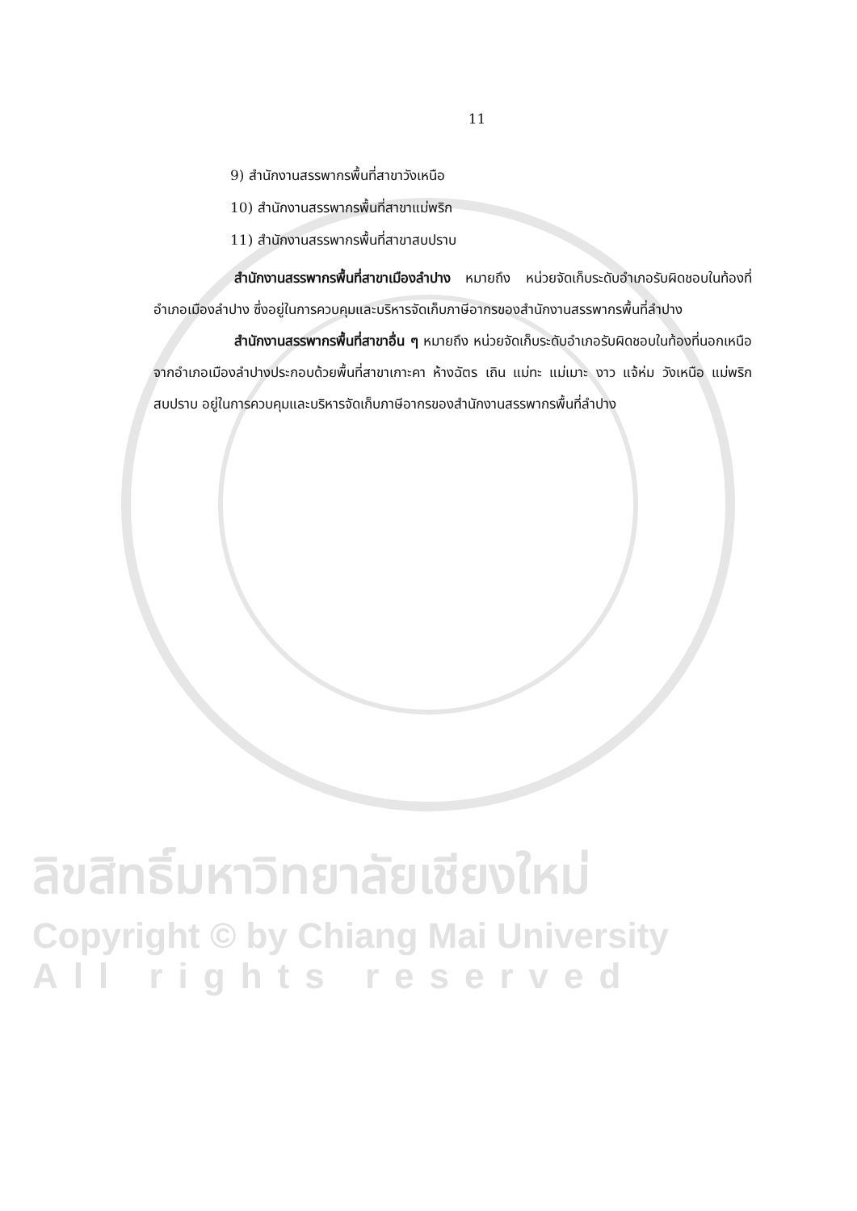11
9) สำนักงานสรรพากรพื้นที่สาขาวังเหนือ
10) สำนักงานสรรพากรพื้นที่สาขาแม่พริก
11) สำนักงานสรรพากรพื้นที่สาขาสบปราบ
สำนักงานสรรพากรพื้นที่สาขาเมืองลำปาง หมายถึง หน่วยจัดเก็บระดับอำเภอรับผิดชอบในท้องที่อำเภอเมืองลำปาง ซึ่งอยู่ในการควบคุมและบริหารจัดเก็บภาษีอากรของสำนักงานสรรพากรพื้นที่ลำปาง
สำนักงานสรรพากรพื้นที่สาขาอื่น ๆ หมายถึง หน่วยจัดเก็บระดับอำเภอรับผิดชอบในท้องที่นอกเหนือจากอำเภอเมืองลำปางประกอบด้วยพื้นที่สาขาเกาะคา ห้างฉัตร เถิน แม่ทะ แม่เมาะ งาว แจ้ห่ม วังเหนือ แม่พริก สบปราบ อยู่ในการควบคุมและบริหารจัดเก็บภาษีอากรของสำนักงานสรรพากรพื้นที่ลำปาง
ลิขสิทธิ์มหาวิทยาลัยเชียงใหม่
Copyright © by Chiang Mai University
All rights reserved